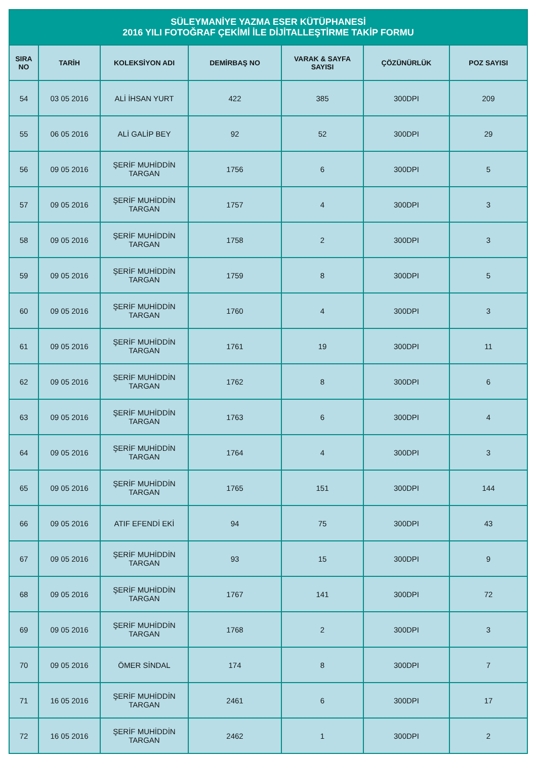| SÜLEYMANİYE YAZMA ESER KÜTÜPHANESİ 2016 YILI FOTOĞRAF ÇEKİMİ İLE DİJİTALLEŞTİRME TAKİP FORMU | | | | | | |
| --- | --- | --- | --- | --- | --- | --- |
| SIRA NO | TARİH | KOLEKSİYON ADI | DEMİRBAŞ NO | VARAK & SAYFA SAYISI | ÇÖZÜNÜRLÜK | POZ SAYISI |
| 54 | 03 05 2016 | ALİ İHSAN YURT | 422 | 385 | 300DPI | 209 |
| 55 | 06 05 2016 | ALİ GALİP BEY | 92 | 52 | 300DPI | 29 |
| 56 | 09 05 2016 | ŞERİF MUHİDDİN TARGAN | 1756 | 6 | 300DPI | 5 |
| 57 | 09 05 2016 | ŞERİF MUHİDDİN TARGAN | 1757 | 4 | 300DPI | 3 |
| 58 | 09 05 2016 | ŞERİF MUHİDDİN TARGAN | 1758 | 2 | 300DPI | 3 |
| 59 | 09 05 2016 | ŞERİF MUHİDDİN TARGAN | 1759 | 8 | 300DPI | 5 |
| 60 | 09 05 2016 | ŞERİF MUHİDDİN TARGAN | 1760 | 4 | 300DPI | 3 |
| 61 | 09 05 2016 | ŞERİF MUHİDDİN TARGAN | 1761 | 19 | 300DPI | 11 |
| 62 | 09 05 2016 | ŞERİF MUHİDDİN TARGAN | 1762 | 8 | 300DPI | 6 |
| 63 | 09 05 2016 | ŞERİF MUHİDDİN TARGAN | 1763 | 6 | 300DPI | 4 |
| 64 | 09 05 2016 | ŞERİF MUHİDDİN TARGAN | 1764 | 4 | 300DPI | 3 |
| 65 | 09 05 2016 | ŞERİF MUHİDDİN TARGAN | 1765 | 151 | 300DPI | 144 |
| 66 | 09 05 2016 | ATIF EFENDİ EKİ | 94 | 75 | 300DPI | 43 |
| 67 | 09 05 2016 | ŞERİF MUHİDDİN TARGAN | 93 | 15 | 300DPI | 9 |
| 68 | 09 05 2016 | ŞERİF MUHİDDİN TARGAN | 1767 | 141 | 300DPI | 72 |
| 69 | 09 05 2016 | ŞERİF MUHİDDİN TARGAN | 1768 | 2 | 300DPI | 3 |
| 70 | 09 05 2016 | ÖMER SİNDAL | 174 | 8 | 300DPI | 7 |
| 71 | 16 05 2016 | ŞERİF MUHİDDİN TARGAN | 2461 | 6 | 300DPI | 17 |
| 72 | 16 05 2016 | ŞERİF MUHİDDİN TARGAN | 2462 | 1 | 300DPI | 2 |